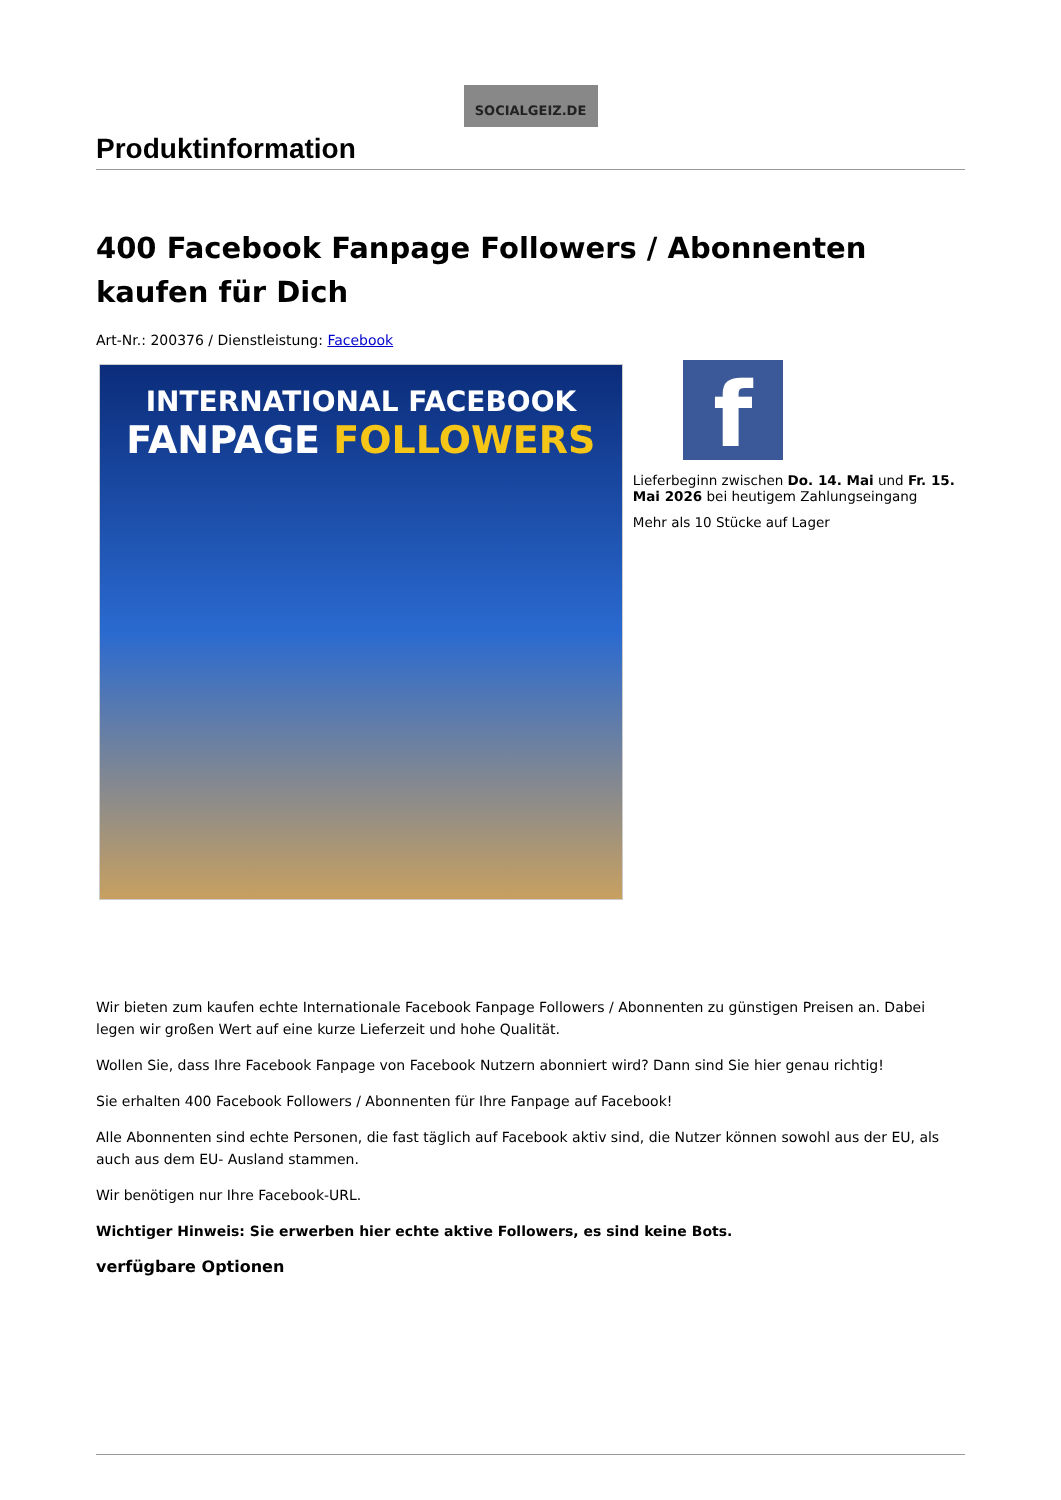SOCIALGEIZ.DE
Produktinformation
400 Facebook Fanpage Followers / Abonnenten kaufen für Dich
Art-Nr.: 200376 / Dienstleistung: Facebook
INTERNATIONAL FACEBOOK
FANPAGE FOLLOWERS
f
Lieferbeginn zwischen Do. 14. Mai und Fr. 15. Mai 2026 bei heutigem Zahlungseingang
Mehr als 10 Stücke auf Lager
Wir bieten zum kaufen echte Internationale Facebook Fanpage Followers / Abonnenten zu günstigen Preisen an. Dabei legen wir großen Wert auf eine kurze Lieferzeit und hohe Qualität.
Wollen Sie, dass Ihre Facebook Fanpage von Facebook Nutzern abonniert wird? Dann sind Sie hier genau richtig!
Sie erhalten 400 Facebook Followers / Abonnenten für Ihre Fanpage auf Facebook!
Alle Abonnenten sind echte Personen, die fast täglich auf Facebook aktiv sind, die Nutzer können sowohl aus der EU, als auch aus dem EU- Ausland stammen.
Wir benötigen nur Ihre Facebook-URL.
Wichtiger Hinweis: Sie erwerben hier echte aktive Followers, es sind keine Bots.
verfügbare Optionen